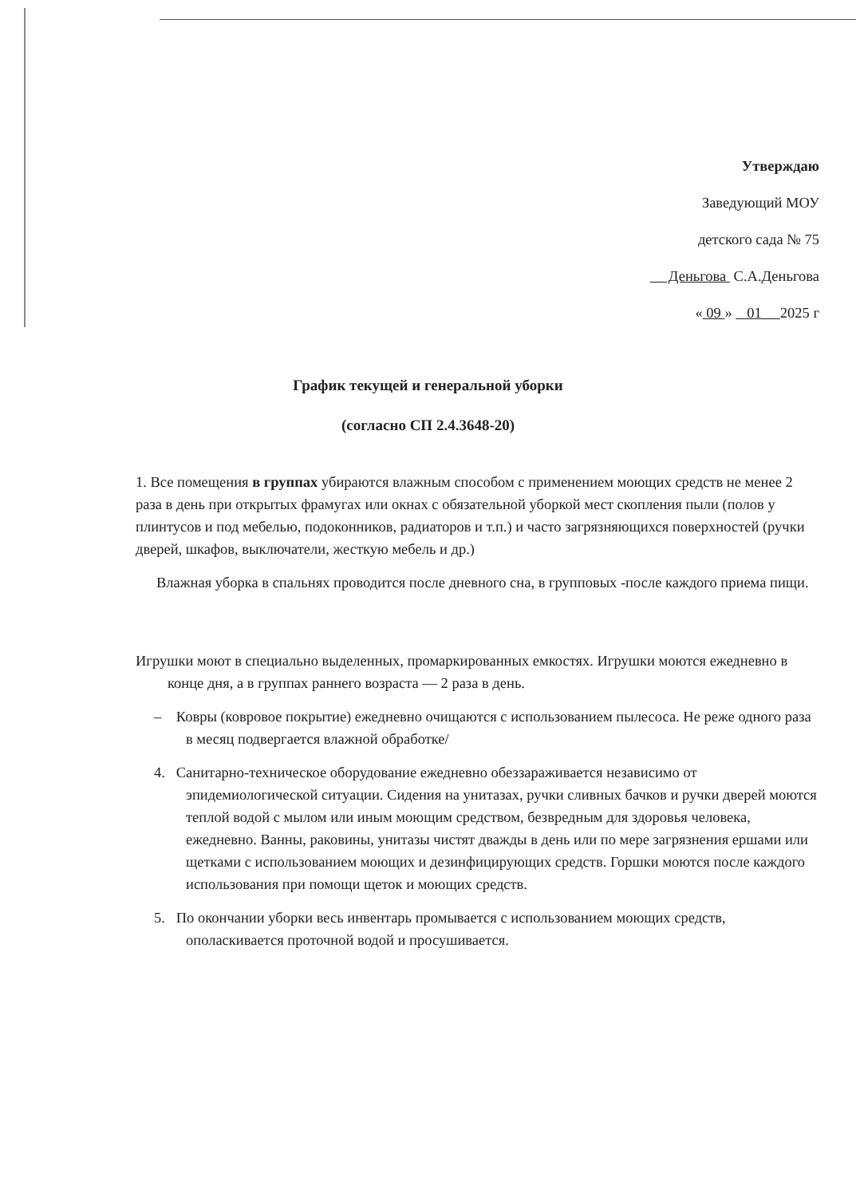Утверждаю
Заведующий МОУ
детского сада № 75
Деньгова С.А.Деньгова
« 09 » 01 2025 г
График текущей и генеральной уборки
(согласно СП 2.4.3648-20)
1. Все помещения в группах убираются влажным способом с применением моющих средств не менее 2 раза в день при открытых фрамугах или окнах с обязательной уборкой мест скопления пыли (полов у плинтусов и под мебелью, подоконников, радиаторов и т.п.) и часто загрязняющихся поверхностей (ручки дверей, шкафов, выключатели, жесткую мебель и др.)
Влажная уборка в спальнях проводится после дневного сна, в групповых -после каждого приема пищи.
Игрушки моют в специально выделенных, промаркированных емкостях. Игрушки моются ежедневно в конце дня, а в группах раннего возраста — 2 раза в день.
– Ковры (ковровое покрытие) ежедневно очищаются с использованием пылесоса. Не реже одного раза в месяц подвергается влажной обработке/
4. Санитарно-техническое оборудование ежедневно обеззараживается независимо от эпидемиологической ситуации. Сидения на унитазах, ручки сливных бачков и ручки дверей моются теплой водой с мылом или иным моющим средством, безвредным для здоровья человека, ежедневно. Ванны, раковины, унитазы чистят дважды в день или по мере загрязнения ершами или щетками с использованием моющих и дезинфицирующих средств. Горшки моются после каждого использования при помощи щеток и моющих средств.
5. По окончании уборки весь инвентарь промывается с использованием моющих средств, ополаскивается проточной водой и просушивается.